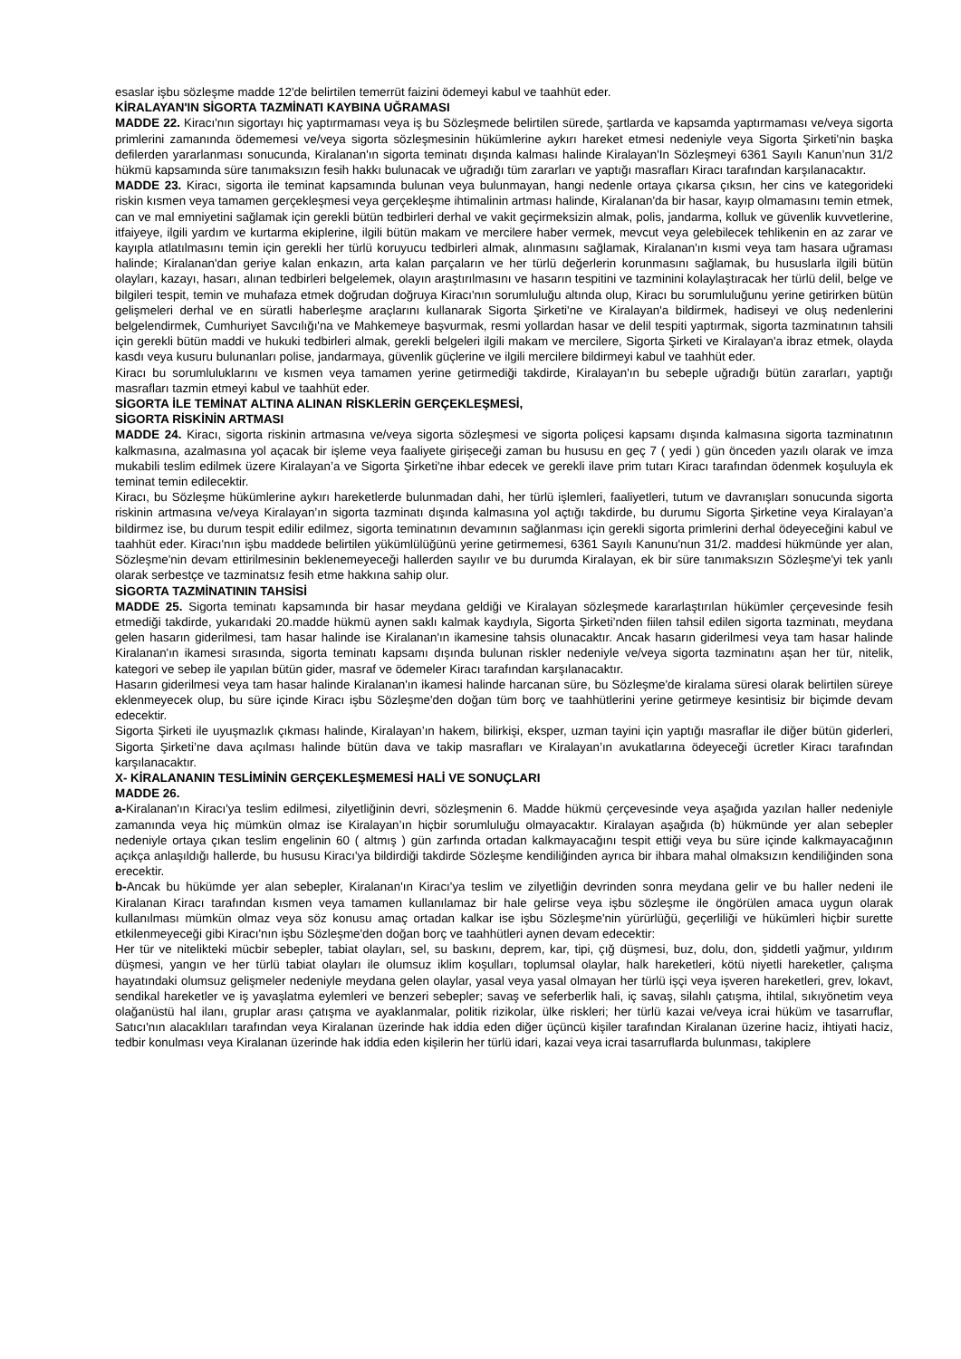esaslar işbu sözleşme madde 12'de belirtilen temerrüt faizini ödemeyi kabul ve taahhüt eder.
KİRALAYAN'IN SİGORTA TAZMİNATI KAYBINA UĞRAMASI
MADDE 22. Kiracı'nın sigortayı hiç yaptırmaması veya iş bu Sözleşmede belirtilen sürede, şartlarda ve kapsamda yaptırmaması ve/veya sigorta primlerini zamanında ödememesi ve/veya sigorta sözleşmesinin hükümlerine aykırı hareket etmesi nedeniyle veya Sigorta Şirketi'nin başka defilerden yararlanması sonucunda, Kiralanan'ın sigorta teminatı dışında kalması halinde Kiralayan'In Sözleşmeyi 6361 Sayılı Kanun’nun 31/2 hükmü kapsamında süre tanımaksızın fesih hakkı bulunacak ve uğradığı tüm zararları ve yaptığı masrafları Kiracı tarafından karşılanacaktır.
MADDE 23. Kiracı, sigorta ile teminat kapsamında bulunan veya bulunmayan, hangi nedenle ortaya çıkarsa çıksın, her cins ve kategorideki riskin kısmen veya tamamen gerçekleşmesi veya gerçekleşme ihtimalinin artması halinde, Kiralanan'da bir hasar, kayıp olmamasını temin etmek, can ve mal emniyetini sağlamak için gerekli bütün tedbirleri derhal ve vakit geçirmeksizin almak, polis, jandarma, kolluk ve güvenlik kuvvetlerine, itfaiyeye, ilgili yardım ve kurtarma ekiplerine, ilgili bütün makam ve mercilere haber vermek, mevcut veya gelebilecek tehlikenin en az zarar ve kayıpla atlatılmasını temin için gerekli her türlü koruyucu tedbirleri almak, alınmasını sağlamak, Kiralanan'ın kısmi veya tam hasara uğraması halinde; Kiralanan'dan geriye kalan enkazın, arta kalan parçaların ve her türlü değerlerin korunmasını sağlamak, bu hususlarla ilgili bütün olayları, kazayı, hasarı, alınan tedbirleri belgelemek, olayın araştırılmasını ve hasarın tespitini ve tazminini kolaylaştıracak her türlü delil, belge ve bilgileri tespit, temin ve muhafaza etmek doğrudan doğruya Kiracı'nın sorumluluğu altında olup, Kiracı bu sorumluluğunu yerine getirirken bütün gelişmeleri derhal ve en süratli haberleşme araçlarını kullanarak Sigorta Şirketi'ne ve Kiralayan'a bildirmek, hadiseyi ve oluş nedenlerini belgelendirmek, Cumhuriyet Savcılığı'na ve Mahkemeye başvurmak, resmi yollardan hasar ve delil tespiti yaptırmak, sigorta tazminatının tahsili için gerekli bütün maddi ve hukuki tedbirleri almak, gerekli belgeleri ilgili makam ve mercilere, Sigorta Şirketi ve Kiralayan'a ibraz etmek, olayda kasdı veya kusuru bulunanları polise, jandarmaya, güvenlik güçlerine ve ilgili mercilere bildirmeyi kabul ve taahhüt eder.
Kiracı bu sorumluluklarını ve kısmen veya tamamen yerine getirmediği takdirde, Kiralayan'ın bu sebeple uğradığı bütün zararları, yaptığı masrafları tazmin etmeyi kabul ve taahhüt eder.
SİGORTA İLE TEMİNAT ALTINA ALINAN RİSKLERİN GERÇEKLEŞMESİ,
SİGORTA RİSKİNİN ARTMASI
MADDE 24. Kiracı, sigorta riskinin artmasına ve/veya sigorta sözleşmesi ve sigorta poliçesi kapsamı dışında kalmasına sigorta tazminatının kalkmasına, azalmasına yol açacak bir işleme veya faaliyete girişeceği zaman bu hususu en geç 7 ( yedi ) gün önceden yazılı olarak ve imza mukabili teslim edilmek üzere Kiralayan’a ve Sigorta Şirketi'ne ihbar edecek ve gerekli ilave prim tutarı Kiracı tarafından ödenmek koşuluyla ek teminat temin edilecektir.
Kiracı, bu Sözleşme hükümlerine aykırı hareketlerde bulunmadan dahi, her türlü işlemleri, faaliyetleri, tutum ve davranışları sonucunda sigorta riskinin artmasına ve/veya Kiralayan’ın sigorta tazminatı dışında kalmasına yol açtığı takdirde, bu durumu Sigorta Şirketine veya Kiralayan’a bildirmez ise, bu durum tespit edilir edilmez, sigorta teminatının devamının sağlanması için gerekli sigorta primlerini derhal ödeyeceğini kabul ve taahhüt eder. Kiracı'nın işbu maddede belirtilen yükümlülüğünü yerine getirmemesi, 6361 Sayılı Kanunu'nun 31/2. maddesi hükmünde yer alan, Sözleşme'nin devam ettirilmesinin beklenemeyeceği hallerden sayılır ve bu durumda Kiralayan, ek bir süre tanımaksızın Sözleşme'yi tek yanlı olarak serbestçe ve tazminatsız fesih etme hakkına sahip olur.
SİGORTA TAZMİNATININ TAHSİSİ
MADDE 25. Sigorta teminatı kapsamında bir hasar meydana geldiği ve Kiralayan sözleşmede kararlaştırılan hükümler çerçevesinde fesih etmediği takdirde, yukarıdaki 20.madde hükmü aynen saklı kalmak kaydıyla, Sigorta Şirketi’nden fiilen tahsil edilen sigorta tazminatı, meydana gelen hasarın giderilmesi, tam hasar halinde ise Kiralanan'ın ikamesine tahsis olunacaktır. Ancak hasarın giderilmesi veya tam hasar halinde Kiralanan'ın ikamesi sırasında, sigorta teminatı kapsamı dışında bulunan riskler nedeniyle ve/veya sigorta tazminatını aşan her tür, nitelik, kategori ve sebep ile yapılan bütün gider, masraf ve ödemeler Kiracı tarafından karşılanacaktır.
Hasarın giderilmesi veya tam hasar halinde Kiralanan'ın ikamesi halinde harcanan süre, bu Sözleşme'de kiralama süresi olarak belirtilen süreye eklenmeyecek olup, bu süre içinde Kiracı işbu Sözleşme'den doğan tüm borç ve taahhütlerini yerine getirmeye kesintisiz bir biçimde devam edecektir.
Sigorta Şirketi ile uyuşmazlık çıkması halinde, Kiralayan’ın hakem, bilirkişi, eksper, uzman tayini için yaptığı masraflar ile diğer bütün giderleri, Sigorta Şirketi’ne dava açılması halinde bütün dava ve takip masrafları ve Kiralayan’ın avukatlarına ödeyeceği ücretler Kiracı tarafından karşılanacaktır.
X- KİRALANANIN TESLİMİNİN GERÇEKLEŞMEMESİ HALİ VE SONUÇLARI
MADDE 26.
a-Kiralanan'ın Kiracı'ya teslim edilmesi, zilyetliğinin devri, sözleşmenin 6. Madde hükmü çerçevesinde veya aşağıda yazılan haller nedeniyle zamanında veya hiç mümkün olmaz ise Kiralayan’ın hiçbir sorumluluğu olmayacaktır. Kiralayan aşağıda (b) hükmünde yer alan sebepler nedeniyle ortaya çıkan teslim engelinin 60 ( altmış ) gün zarfında ortadan kalkmayacağını tespit ettiği veya bu süre içinde kalkmayacağının açıkça anlaşıldığı hallerde, bu hususu Kiracı'ya bildirdiği takdirde Sözleşme kendiliğinden ayrıca bir ihbara mahal olmaksızın kendiliğinden sona erecektir.
b-Ancak bu hükümde yer alan sebepler, Kiralanan'ın Kiracı'ya teslim ve zilyetliğin devrinden sonra meydana gelir ve bu haller nedeni ile Kiralanan Kiracı tarafından kısmen veya tamamen kullanılamaz bir hale gelirse veya işbu sözleşme ile öngörülen amaca uygun olarak kullanılması mümkün olmaz veya söz konusu amaç ortadan kalkar ise işbu Sözleşme'nin yürürlüğü, geçerliliği ve hükümleri hiçbir surette etkilenmeyeceği gibi Kiracı'nın işbu Sözleşme'den doğan borç ve taahhütleri aynen devam edecektir:
Her tür ve nitelikteki mücbir sebepler, tabiat olayları, sel, su baskını, deprem, kar, tipi, çığ düşmesi, buz, dolu, don, şiddetli yağmur, yıldırım düşmesi, yangın ve her türlü tabiat olayları ile olumsuz iklim koşulları, toplumsal olaylar, halk hareketleri, kötü niyetli hareketler, çalışma hayatındaki olumsuz gelişmeler nedeniyle meydana gelen olaylar, yasal veya yasal olmayan her türlü işçi veya işveren hareketleri, grev, lokavt, sendikal hareketler ve iş yavaşlatma eylemleri ve benzeri sebepler; savaş ve seferberlik hali, iç savaş, silahlı çatışma, ihtilal, sıkıyönetim veya olağanüstü hal ilanı, gruplar arası çatışma ve ayaklanmalar, politik rizikolar, ülke riskleri; her türlü kazai ve/veya icrai hüküm ve tasarruflar, Satıcı'nın alacaklıları tarafından veya Kiralanan üzerinde hak iddia eden diğer üçüncü kişiler tarafından Kiralanan üzerine haciz, ihtiyati haciz, tedbir konulması veya Kiralanan üzerinde hak iddia eden kişilerin her türlü idari, kazai veya icrai tasarruflarda bulunması, takiplere